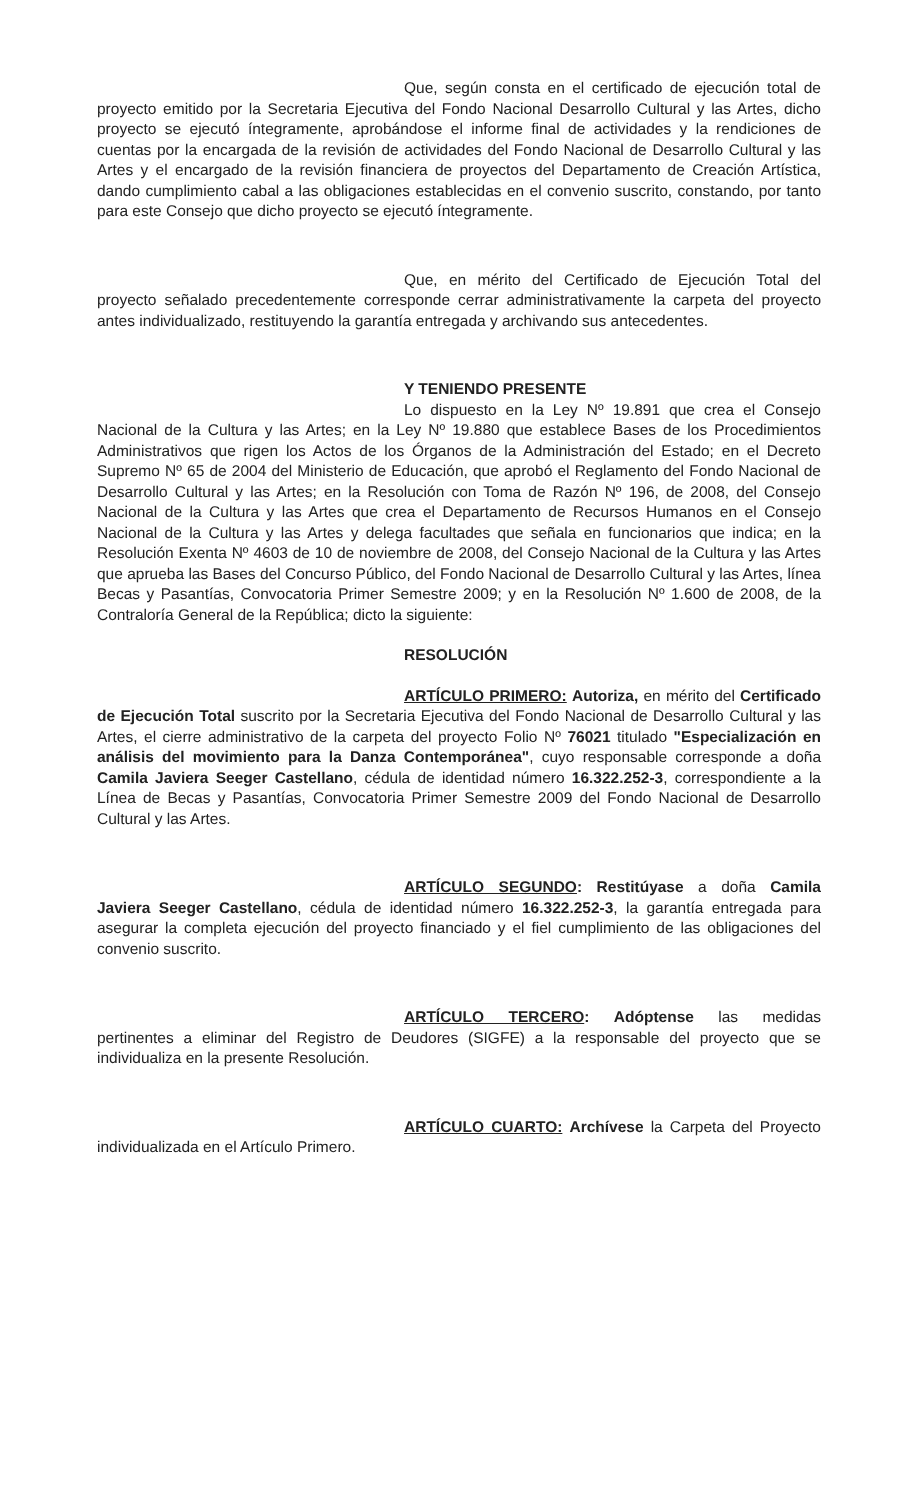Que, según consta en el certificado de ejecución total de proyecto emitido por la Secretaria Ejecutiva del Fondo Nacional Desarrollo Cultural y las Artes, dicho proyecto se ejecutó íntegramente, aprobándose el informe final de actividades y la rendiciones de cuentas por la encargada de la revisión de actividades del Fondo Nacional de Desarrollo Cultural y las Artes y el encargado de la revisión financiera de proyectos del Departamento de Creación Artística, dando cumplimiento cabal a las obligaciones establecidas en el convenio suscrito, constando, por tanto para este Consejo que dicho proyecto se ejecutó íntegramente.
Que, en mérito del Certificado de Ejecución Total del proyecto señalado precedentemente corresponde cerrar administrativamente la carpeta del proyecto antes individualizado, restituyendo la garantía entregada y archivando sus antecedentes.
Y TENIENDO PRESENTE
Lo dispuesto en la Ley Nº 19.891 que crea el Consejo Nacional de la Cultura y las Artes; en la Ley Nº 19.880 que establece Bases de los Procedimientos Administrativos que rigen los Actos de los Órganos de la Administración del Estado; en el Decreto Supremo Nº 65 de 2004 del Ministerio de Educación, que aprobó el Reglamento del Fondo Nacional de Desarrollo Cultural y las Artes; en la Resolución con Toma de Razón Nº 196, de 2008, del Consejo Nacional de la Cultura y las Artes que crea el Departamento de Recursos Humanos en el Consejo Nacional de la Cultura y las Artes y delega facultades que señala en funcionarios que indica; en la Resolución Exenta Nº 4603 de 10 de noviembre de 2008, del Consejo Nacional de la Cultura y las Artes que aprueba las Bases del Concurso Público, del Fondo Nacional de Desarrollo Cultural y las Artes, línea Becas y Pasantías, Convocatoria Primer Semestre 2009; y en la Resolución Nº 1.600 de 2008, de la Contraloría General de la República; dicto la siguiente:
RESOLUCIÓN
ARTÍCULO PRIMERO: Autoriza, en mérito del Certificado de Ejecución Total suscrito por la Secretaria Ejecutiva del Fondo Nacional de Desarrollo Cultural y las Artes, el cierre administrativo de la carpeta del proyecto Folio Nº 76021 titulado "Especialización en análisis del movimiento para la Danza Contemporánea", cuyo responsable corresponde a doña Camila Javiera Seeger Castellano, cédula de identidad número 16.322.252-3, correspondiente a la Línea de Becas y Pasantías, Convocatoria Primer Semestre 2009 del Fondo Nacional de Desarrollo Cultural y las Artes.
ARTÍCULO SEGUNDO: Restitúyase a doña Camila Javiera Seeger Castellano, cédula de identidad número 16.322.252-3, la garantía entregada para asegurar la completa ejecución del proyecto financiado y el fiel cumplimiento de las obligaciones del convenio suscrito.
ARTÍCULO TERCERO: Adóptense las medidas pertinentes a eliminar del Registro de Deudores (SIGFE) a la responsable del proyecto que se individualiza en la presente Resolución.
ARTÍCULO CUARTO: Archívese la Carpeta del Proyecto individualizada en el Artículo Primero.